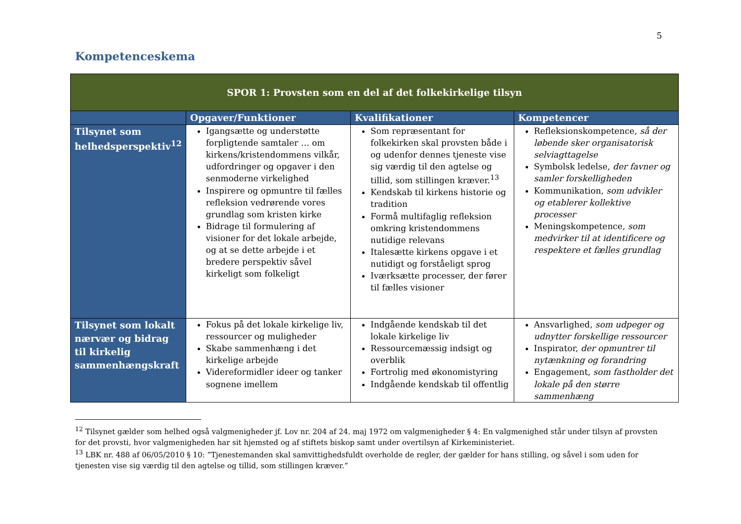5
Kompetenceskema
| SPOR 1: Provsten som en del af det folkekirkelige tilsyn | | | |
| --- | --- | --- | --- |
| | Opgaver/Funktioner | Kvalifikationer | Kompetencer |
| Tilsynet som helhedsperspektiv<sup>12</sup> | Igangsætte og understøtte forpligtende samtaler … om kirkens/kristendommens vilkår, udfordringer og opgaver i den senmoderne virkelighed Inspirere og opmuntre til fælles refleksion vedrørende vores grundlag som kristen kirke Bidrage til formulering af visioner for det lokale arbejde, og at se dette arbejde i et bredere perspektiv såvel kirkeligt som folkeligt | Som repræsentant for folkekirken skal provsten både i og udenfor dennes tjeneste vise sig værdig til den agtelse og tillid, som stillingen kræver.<sup>13</sup> Kendskab til kirkens historie og tradition Formå multifaglig refleksion omkring kristendommens nutidige relevans Italesætte kirkens opgave i et nutidigt og forståeligt sprog Iværksætte processer, der fører til fælles visioner | Refleksionskompetence, så der løbende sker organisatorisk selviagttagelse Symbolsk ledelse, der favner og samler forskelligheden Kommunikation, som udvikler og etablerer kollektive processer Meningskompetence, som medvirker til at identificere og respektere et fælles grundlag |
| Tilsynet som lokalt nærvær og bidrag til kirkelig sammenhængskraft | Fokus på det lokale kirkelige liv, ressourcer og muligheder Skabe sammenhæng i det kirkelige arbejde Videreformidler ideer og tanker sognene imellem | Indgående kendskab til det lokale kirkelige liv Ressourcemæssig indsigt og overblik Fortrolig med økonomistyring Indgående kendskab til offentlig | Ansvarlighed, som udpeger og udnytter forskellige ressourcer Inspirator, der opmuntrer til nytænkning og forandring Engagement, som fastholder det lokale på den større sammenhæng |
<sup>12</sup> Tilsynet gælder som helhed også valgmenigheder jf. Lov nr. 204 af 24. maj 1972 om valgmenigheder § 4: En valgmenighed står under tilsyn af provsten for det provsti, hvor valgmenigheden har sit hjemsted og af stiftets biskop samt under overtilsyn af Kirkeministeriet.
<sup>13</sup> LBK nr. 488 af 06/05/2010 § 10: ”Tjenestemanden skal samvittighedsfuldt overholde de regler, der gælder for hans stilling, og såvel i som uden for tjenesten vise sig værdig til den agtelse og tillid, som stillingen kræver.”